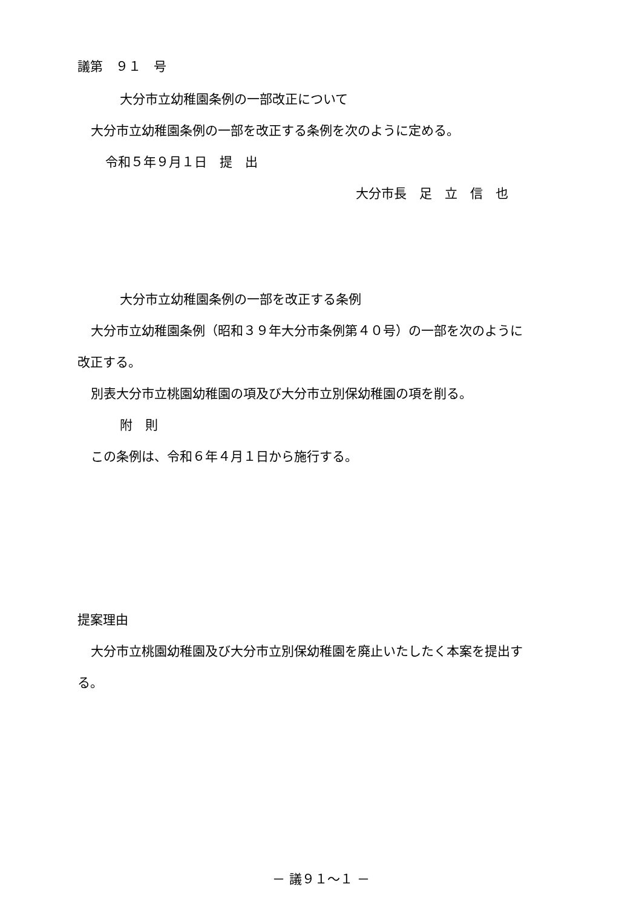議第　９１　号
大分市立幼稚園条例の一部改正について
大分市立幼稚園条例の一部を改正する条例を次のように定める。
令和５年９月１日　提　出
大分市長　足　立　信　也
大分市立幼稚園条例の一部を改正する条例
大分市立幼稚園条例（昭和３９年大分市条例第４０号）の一部を次のように
改正する。
別表大分市立桃園幼稚園の項及び大分市立別保幼稚園の項を削る。
附　則
この条例は、令和６年４月１日から施行する。
提案理由
大分市立桃園幼稚園及び大分市立別保幼稚園を廃止いたしたく本案を提出す
る。
－ 議９１～１ －